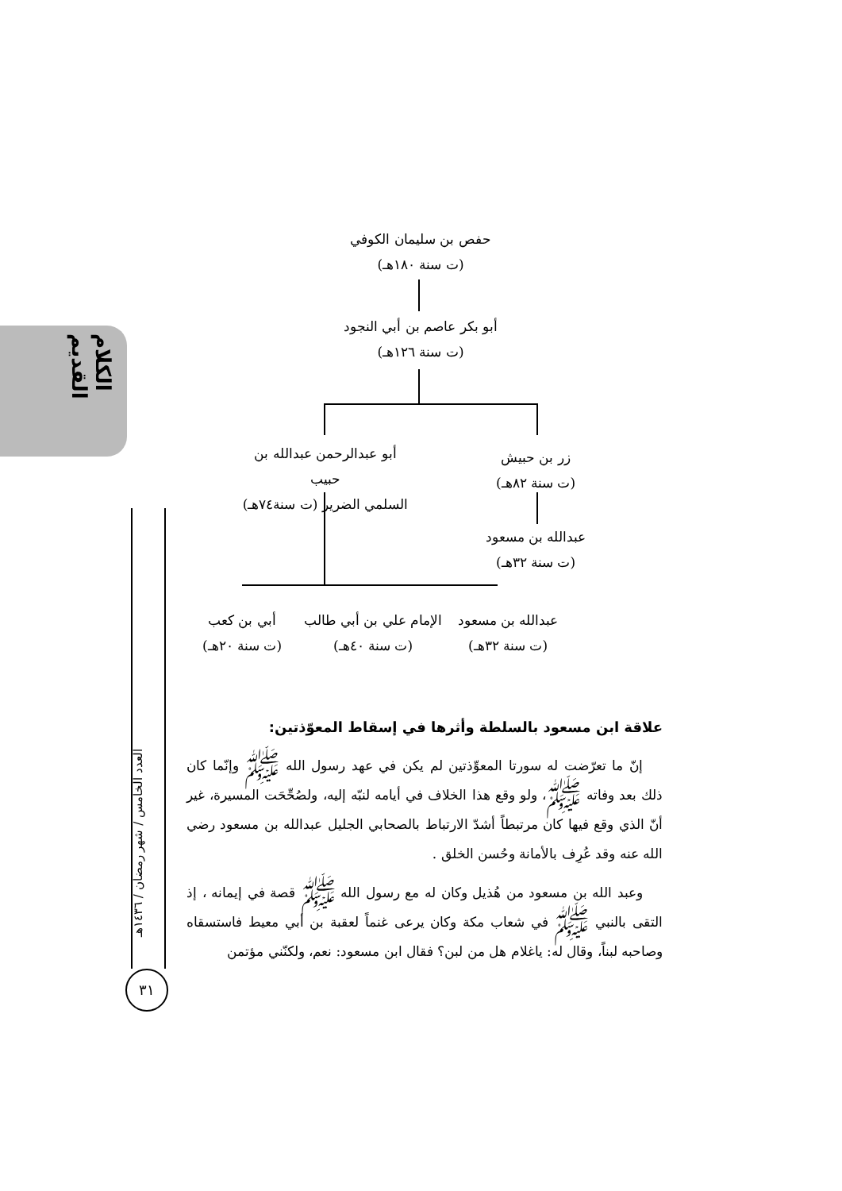الكلام القديم
العدد الخامس / شهر رمضان / ١٤٣٦هـ
٣١
حفص بن سليمان الكوفي
(ت سنة ١٨٠هـ)
أبو بكر عاصم بن أبي النجود
(ت سنة ١٢٦هـ)
أبو عبدالرحمن عبدالله بن حبيب
السلمي الضرير (ت سنة٧٤هـ)
زر بن حبيش
(ت سنة ٨٢هـ)
عبدالله بن مسعود
(ت سنة ٣٢هـ)
أبي بن كعب
(ت سنة ٢٠هـ)
الإمام علي بن أبي طالب
(ت سنة ٤٠هـ)
عبدالله بن مسعود
(ت سنة ٣٢هـ)
علاقة ابن مسعود بالسلطة وأثرها في إسقاط المعوّذتين:
إنّ ما تعرّضت له سورتا المعوِّذتين لم يكن في عهد رسول الله ﷺ وإنّما كان ذلك بعد وفاته ﷺ، ولو وقع هذا الخلاف في أيامه لنبّه إليه، ولصُحِّحَت المسيرة، غير أنّ الذي وقع فيها كان مرتبطاً أشدّ الارتباط بالصحابي الجليل عبدالله بن مسعود رضي الله عنه وقد عُرِف بالأمانة وحُسن الخلق .
وعبد الله بن مسعود من هُذيل وكان له مع رسول الله ﷺ قصة في إيمانه ، إذ التقى بالنبي ﷺ في شعاب مكة وكان يرعى غنماً لعقبة بن أبي معيط فاستسقاه وصاحبه لبناً، وقال له: ياغلام هل من لبن؟ فقال ابن مسعود: نعم، ولكنّني مؤتمن